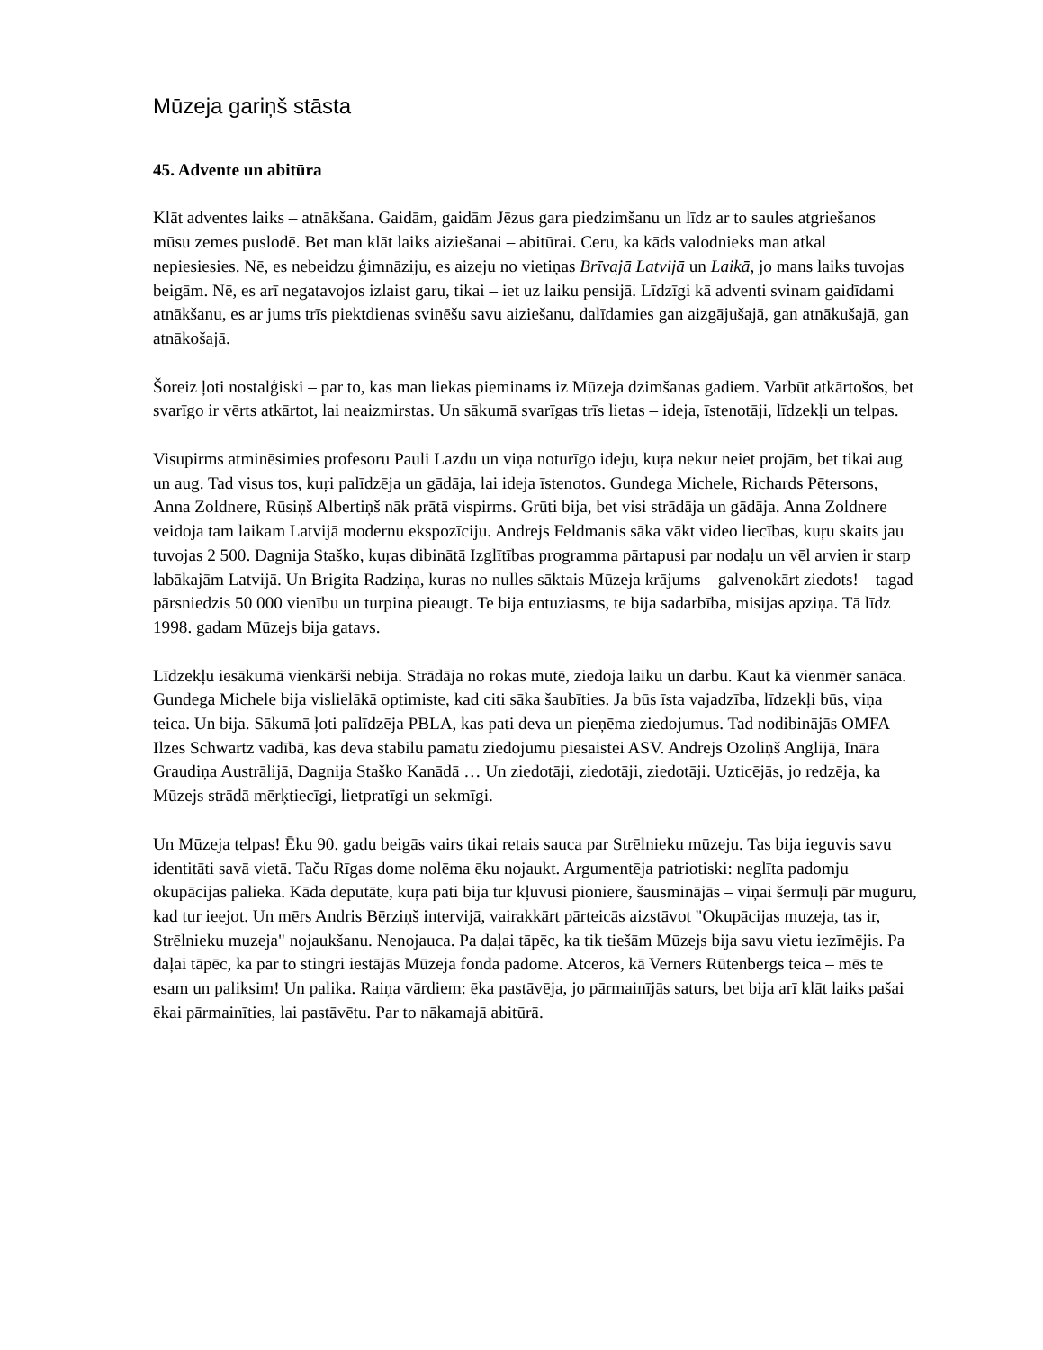Mūzeja gariņš stāsta
45. Advente un abitūra
Klāt adventes laiks – atnākšana. Gaidām, gaidām Jēzus gara piedzimšanu un līdz ar to saules atgriešanos mūsu zemes puslodē. Bet man klāt laiks aiziešanai – abitūrai. Ceru, ka kāds valodnieks man atkal nepiesiesies. Nē, es nebeidzu ģimnāziju, es aizeju no vietiņas Brīvajā Latvijā un Laikā, jo mans laiks tuvojas beigām. Nē, es arī negatavojos izlaist garu, tikai – iet uz laiku pensijā. Līdzīgi kā adventi svinam gaidīdami atnākšanu, es ar jums trīs piektdienas svinēšu savu aiziešanu, dalīdamies gan aizgājušajā, gan atnākušajā, gan atnākošajā.
Šoreiz ļoti nostalģiski – par to, kas man liekas pieminams iz Mūzeja dzimšanas gadiem. Varbūt atkārtošos, bet svarīgo ir vērts atkārtot, lai neaizmirstas. Un sākumā svarīgas trīs lietas – ideja, īstenotāji, līdzekļi un telpas.
Visupirms atminēsimies profesoru Pauli Lazdu un viņa noturīgo ideju, kuŗa nekur neiet projām, bet tikai aug un aug. Tad visus tos, kuŗi palīdzēja un gādāja, lai ideja īstenotos. Gundega Michele, Richards Pētersons, Anna Zoldnere, Rūsiņš Albertiņš nāk prātā vispirms. Grūti bija, bet visi strādāja un gādāja. Anna Zoldnere veidoja tam laikam Latvijā modernu ekspozīciju. Andrejs Feldmanis sāka vākt video liecības, kuŗu skaits jau tuvojas 2 500. Dagnija Staško, kuŗas dibinātā Izglītības programma pārtapusi par nodaļu un vēl arvien ir starp labākajām Latvijā. Un Brigita Radziņa, kuras no nulles sāktais Mūzeja krājums – galvenokārt ziedots! – tagad pārsniedzis 50 000 vienību un turpina pieaugt. Te bija entuziasms, te bija sadarbība, misijas apziņa. Tā līdz 1998. gadam Mūzejs bija gatavs.
Līdzekļu iesākumā vienkārši nebija. Strādāja no rokas mutē, ziedoja laiku un darbu. Kaut kā vienmēr sanāca. Gundega Michele bija vislielākā optimiste, kad citi sāka šaubīties. Ja būs īsta vajadzība, līdzekļi būs, viņa teica. Un bija. Sākumā ļoti palīdzēja PBLA, kas pati deva un pieņēma ziedojumus. Tad nodibinājās OMFA Ilzes Schwartz vadībā, kas deva stabilu pamatu ziedojumu piesaistei ASV. Andrejs Ozoliņš Anglijā, Ināra Graudiņa Austrālijā, Dagnija Staško Kanādā … Un ziedotāji, ziedotāji, ziedotāji. Uzticējās, jo redzēja, ka Mūzejs strādā mērķtiecīgi, lietpratīgi un sekmīgi.
Un Mūzeja telpas! Ēku 90. gadu beigās vairs tikai retais sauca par Strēlnieku mūzeju. Tas bija ieguvis savu identitāti savā vietā. Taču Rīgas dome nolēma ēku nojaukt. Argumentēja patriotiski: neglīta padomju okupācijas palieka. Kāda deputāte, kuŗa pati bija tur kļuvusi pioniere, šausminājās – viņai šermuļi pār muguru, kad tur ieejot. Un mērs Andris Bērziņš intervijā, vairakkārt pārteicās aizstāvot "Okupācijas muzeja, tas ir, Strēlnieku muzeja" nojaukšanu. Nenojauca. Pa daļai tāpēc, ka tik tiešām Mūzejs bija savu vietu iezīmējis. Pa daļai tāpēc, ka par to stingri iestājās Mūzeja fonda padome. Atceros, kā Verners Rūtenbergs teica – mēs te esam un paliksim! Un palika. Raiņa vārdiem: ēka pastāvēja, jo pārmainījās saturs, bet bija arī klāt laiks pašai ēkai pārmainīties, lai pastāvētu. Par to nākamajā abitūrā.